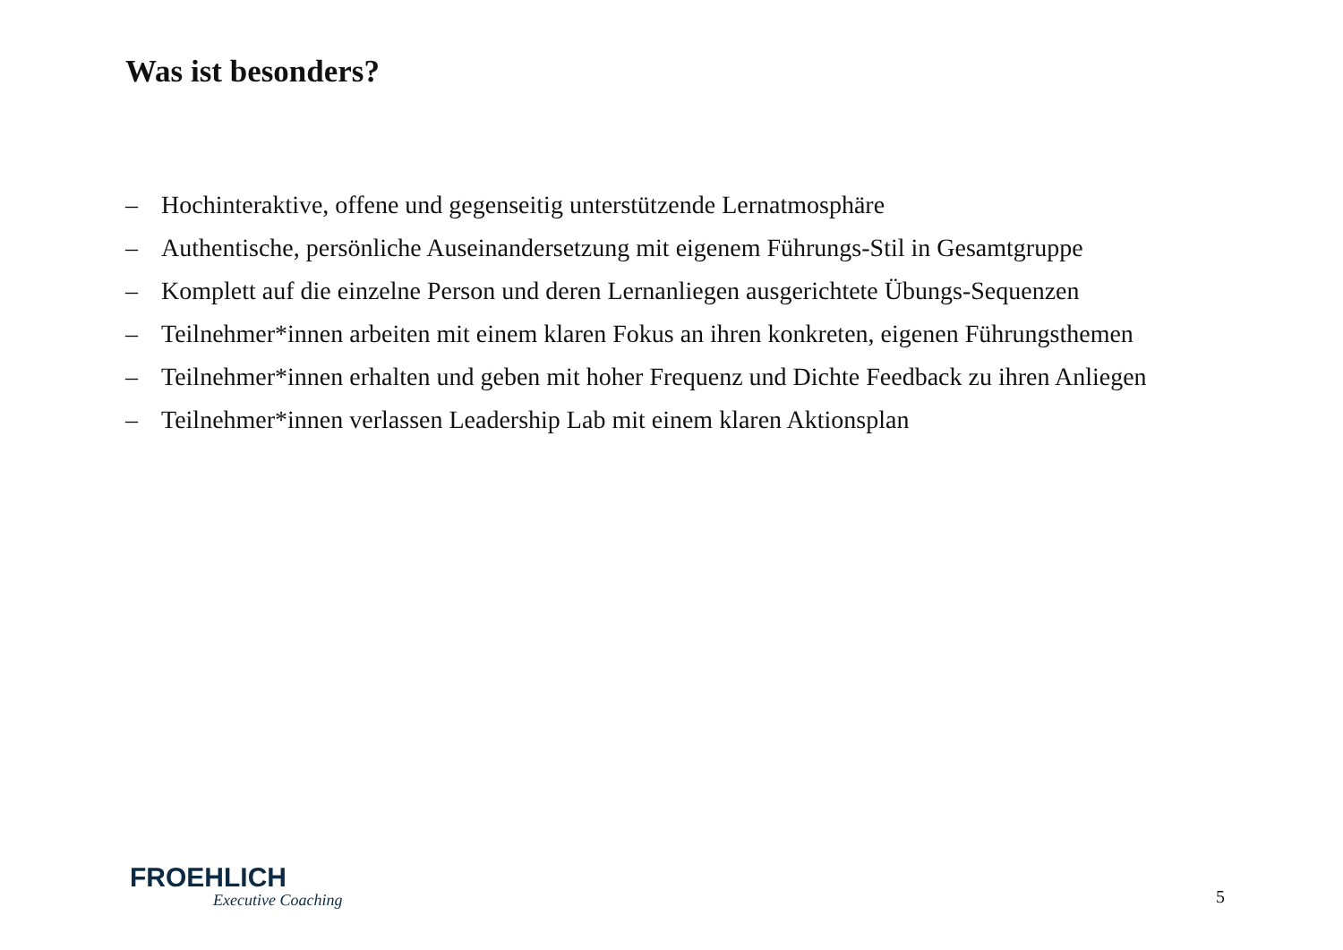Was ist besonders?
– Hochinteraktive, offene und gegenseitig unterstützende Lernatmosphäre
– Authentische, persönliche Auseinandersetzung mit eigenem Führungs-Stil in Gesamtgruppe
– Komplett auf die einzelne Person und deren Lernanliegen ausgerichtete Übungs-Sequenzen
– Teilnehmer*innen arbeiten mit einem klaren Fokus an ihren konkreten, eigenen Führungsthemen
– Teilnehmer*innen erhalten und geben mit hoher Frequenz und Dichte Feedback zu ihren Anliegen
– Teilnehmer*innen verlassen Leadership Lab mit einem klaren Aktionsplan
FROEHLICH
Executive Coaching
5